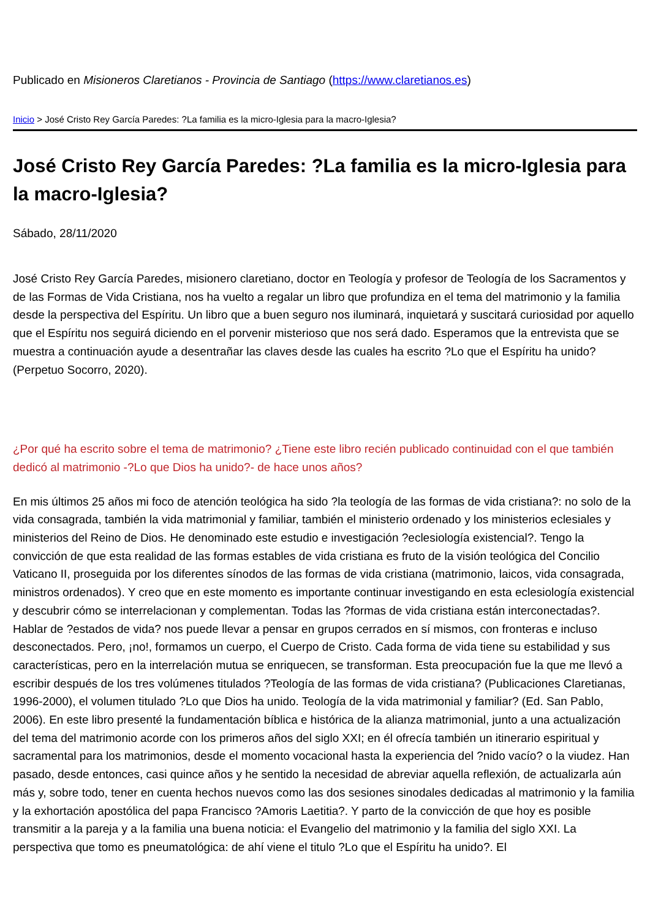Publicado en Misioneros Claretianos - Provincia de Santiago (https://www.claretianos.es)
Inicio > José Cristo Rey García Paredes: ?La familia es la micro-Iglesia para la macro-Iglesia?
José Cristo Rey García Paredes: ?La familia es la micro-Iglesia para la macro-Iglesia?
Sábado, 28/11/2020
José Cristo Rey García Paredes, misionero claretiano, doctor en Teología y profesor de Teología de los Sacramentos y de las Formas de Vida Cristiana, nos ha vuelto a regalar un libro que profundiza en el tema del matrimonio y la familia desde la perspectiva del Espíritu. Un libro que a buen seguro nos iluminará, inquietará y suscitará curiosidad por aquello que el Espíritu nos seguirá diciendo en el porvenir misterioso que nos será dado. Esperamos que la entrevista que se muestra a continuación ayude a desentrañar las claves desde las cuales ha escrito ?Lo que el Espíritu ha unido? (Perpetuo Socorro, 2020).
¿Por qué ha escrito sobre el tema de matrimonio? ¿Tiene este libro recién publicado continuidad con el que también dedicó al matrimonio -?Lo que Dios ha unido?- de hace unos años?
En mis últimos 25 años mi foco de atención teológica ha sido ?la teología de las formas de vida cristiana?: no solo de la vida consagrada, también la vida matrimonial y familiar, también el ministerio ordenado y los ministerios eclesiales y ministerios del Reino de Dios. He denominado este estudio e investigación ?eclesiología existencial?. Tengo la convicción de que esta realidad de las formas estables de vida cristiana es fruto de la visión teológica del Concilio Vaticano II, proseguida por los diferentes sínodos de las formas de vida cristiana (matrimonio, laicos, vida consagrada, ministros ordenados). Y creo que en este momento es importante continuar investigando en esta eclesiología existencial y descubrir cómo se interrelacionan y complementan. Todas las ?formas de vida cristiana están interconectadas?. Hablar de ?estados de vida? nos puede llevar a pensar en grupos cerrados en sí mismos, con fronteras e incluso desconectados. Pero, ¡no!, formamos un cuerpo, el Cuerpo de Cristo. Cada forma de vida tiene su estabilidad y sus características, pero en la interrelación mutua se enriquecen, se transforman. Esta preocupación fue la que me llevó a escribir después de los tres volúmenes titulados ?Teología de las formas de vida cristiana? (Publicaciones Claretianas, 1996-2000), el volumen titulado ?Lo que Dios ha unido. Teología de la vida matrimonial y familiar? (Ed. San Pablo, 2006). En este libro presenté la fundamentación bíblica e histórica de la alianza matrimonial, junto a una actualización del tema del matrimonio acorde con los primeros años del siglo XXI; en él ofrecía también un itinerario espiritual y sacramental para los matrimonios, desde el momento vocacional hasta la experiencia del ?nido vacío? o la viudez. Han pasado, desde entonces, casi quince años y he sentido la necesidad de abreviar aquella reflexión, de actualizarla aún más y, sobre todo, tener en cuenta hechos nuevos como las dos sesiones sinodales dedicadas al matrimonio y la familia y la exhortación apostólica del papa Francisco ?Amoris Laetitia?. Y parto de la convicción de que hoy es posible transmitir a la pareja y a la familia una buena noticia: el Evangelio del matrimonio y la familia del siglo XXI. La perspectiva que tomo es pneumatológica: de ahí viene el titulo ?Lo que el Espíritu ha unido?. El